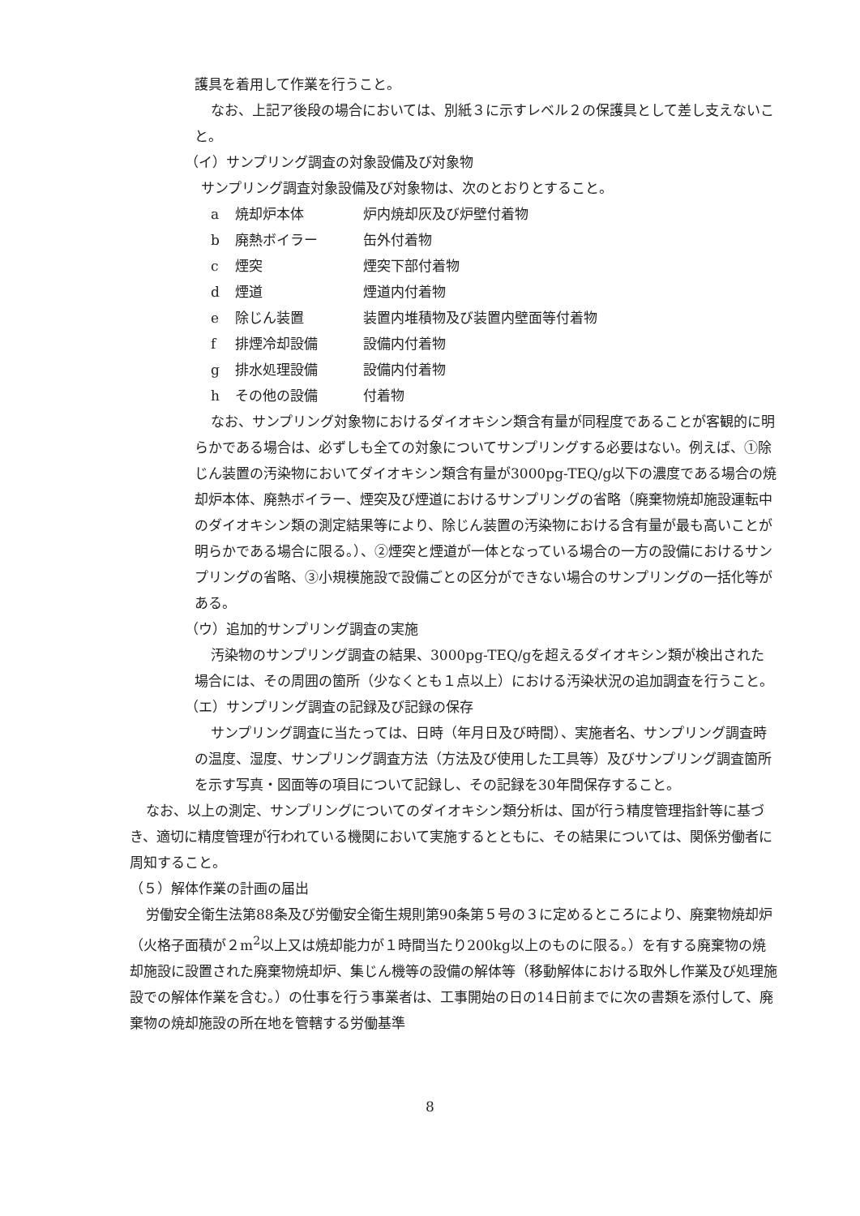護具を着用して作業を行うこと。
なお、上記ア後段の場合においては、別紙３に示すレベル２の保護具として差し支えないこと。
（イ）サンプリング調査の対象設備及び対象物
サンプリング調査対象設備及び対象物は、次のとおりとすること。
a 焼却炉本体 炉内焼却灰及び炉壁付着物
b 廃熱ボイラー 缶外付着物
c 煙突 煙突下部付着物
d 煙道 煙道内付着物
e 除じん装置 装置内堆積物及び装置内壁面等付着物
f 排煙冷却設備 設備内付着物
g 排水処理設備 設備内付着物
h その他の設備 付着物
なお、サンプリング対象物におけるダイオキシン類含有量が同程度であることが客観的に明らかである場合は、必ずしも全ての対象についてサンプリングする必要はない。例えば、①除じん装置の汚染物においてダイオキシン類含有量が3000pg-TEQ/g以下の濃度である場合の焼却炉本体、廃熱ボイラー、煙突及び煙道におけるサンプリングの省略（廃棄物焼却施設運転中のダイオキシン類の測定結果等により、除じん装置の汚染物における含有量が最も高いことが明らかである場合に限る。）、②煙突と煙道が一体となっている場合の一方の設備におけるサンプリングの省略、③小規模施設で設備ごとの区分ができない場合のサンプリングの一括化等がある。
（ウ）追加的サンプリング調査の実施
汚染物のサンプリング調査の結果、3000pg-TEQ/gを超えるダイオキシン類が検出された場合には、その周囲の箇所（少なくとも１点以上）における汚染状況の追加調査を行うこと。
（エ）サンプリング調査の記録及び記録の保存
サンプリング調査に当たっては、日時（年月日及び時間）、実施者名、サンプリング調査時の温度、湿度、サンプリング調査方法（方法及び使用した工具等）及びサンプリング調査箇所を示す写真・図面等の項目について記録し、その記録を30年間保存すること。
なお、以上の測定、サンプリングについてのダイオキシン類分析は、国が行う精度管理指針等に基づき、適切に精度管理が行われている機関において実施するとともに、その結果については、関係労働者に周知すること。
（５）解体作業の計画の届出
労働安全衛生法第88条及び労働安全衛生規則第90条第５号の３に定めるところにより、廃棄物焼却炉（火格子面積が２m<sup>2</sup>以上又は焼却能力が１時間当たり200kg以上のものに限る。）を有する廃棄物の焼却施設に設置された廃棄物焼却炉、集じん機等の設備の解体等（移動解体における取外し作業及び処理施設での解体作業を含む。）の仕事を行う事業者は、工事開始の日の14日前までに次の書類を添付して、廃棄物の焼却施設の所在地を管轄する労働基準
8